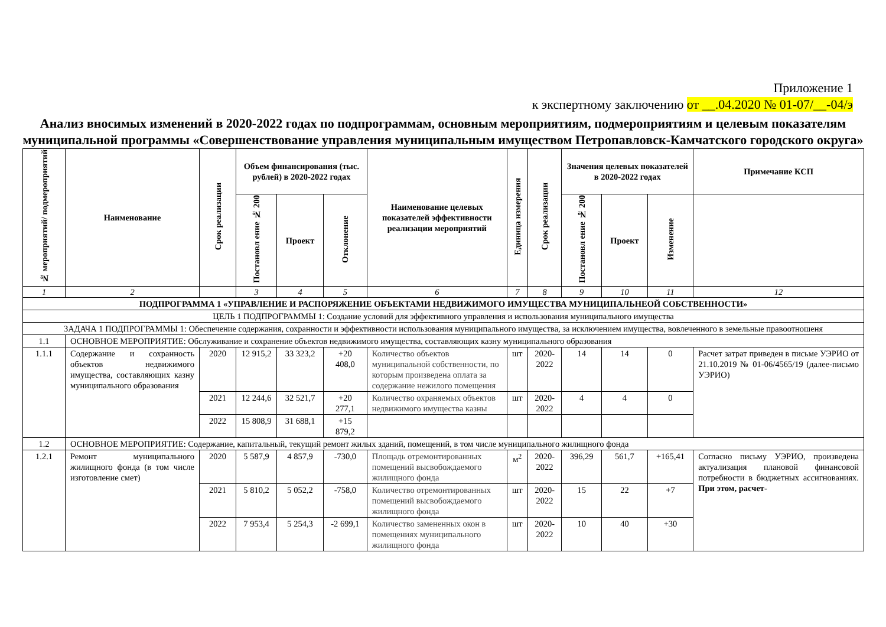Приложение 1
к экспертному заключению от __.04.2020 № 01-07/__-04/э
Анализ вносимых изменений в 2020-2022 годах по подпрограммам, основным мероприятиям, подмероприятиям и целевым показателям муниципальной программы «Совершенствование управления муниципальным имуществом Петропавловск-Камчатского городского округа»
| № мероприятий/ подмероприятий | Наименование | Срок реализации | Объем финансирования (тыс. рублей) в 2020-2022 годах | | | Наименование целевых показателей эффективности реализации мероприятий | Единица измерения | Срок реализации | Значения целевых показателей в 2020-2022 годах | | | Примечание КСП |
| --- | --- | --- | --- | --- | --- | --- | --- | --- | --- | --- | --- | --- |
| | | | Постановл ение № 200 | Проект | Отклонение | | | | Постановл ение № 200 | Проект | Изменение | |
| 1 | 2 | | 3 | 4 | 5 | 6 | 7 | 8 | 9 | 10 | 11 | 12 |
| ПОДПРОГРАММА 1 «УПРАВЛЕНИЕ И РАСПОРЯЖЕНИЕ ОБЪЕКТАМИ НЕДВИЖИМОГО ИМУЩЕСТВА МУНИЦИПАЛЬНЕОЙ СОБСТВЕННОСТИ» | | | | | | | | | | | | |
| ЦЕЛЬ 1 ПОДПРОГРАММЫ 1: Создание условий для эффективного управления и использования муниципального имущества | | | | | | | | | | | | |
| ЗАДАЧА 1 ПОДПРОГРАММЫ 1: Обеспечение содержания, сохранности и эффективности использования муниципального имущества, за исключением имущества, вовлеченного в земельные правоотношеня | | | | | | | | | | | | |
| 1.1 | ОСНОВНОЕ МЕРОПРИЯТИЕ: Обслуживание и сохранение объектов недвижимого имущества, составляющих казну муниципального образования | | | | | | | | | | | |
| 1.1.1 | Содержание и сохранность объектов недвижимого имущества, составляющих казну муниципального образования | 2020 | 12 915,2 | 33 323,2 | +20 408,0 | Количество объектов муниципальной собственности, по которым произведена оплата за содержание нежилого помещения | шт | 2020-2022 | 14 | 14 | 0 | Расчет затрат приведен в письме УЭРИО от 21.10.2019 № 01-06/4565/19 (далее-письмо УЭРИО) |
| | | 2021 | 12 244,6 | 32 521,7 | +20 277,1 | Количество охраняемых объектов недвижимого имущества казны | шт | 2020-2022 | 4 | 4 | 0 | |
| | | 2022 | 15 808,9 | 31 688,1 | +15 879,2 | | | | | | | |
| 1.2 | ОСНОВНОЕ МЕРОПРИЯТИЕ: Содержание, капитальный, текущий ремонт жилых зданий, помещений, в том числе муниципального жилищного фонда | | | | | | | | | | | |
| 1.2.1 | Ремонт муниципального жилищного фонда (в том числе изготовление смет) | 2020 | 5 587,9 | 4 857,9 | -730,0 | Площадь отремонтированных помещений высвобождаемого жилищного фонда | м<sup>2</sup> | 2020-2022 | 396,29 | 561,7 | +165,41 | Согласно письму УЭРИО, произведена актуализация плановой финансовой потребности в бюджетных ассигнованиях. При этом, расчет- |
| | | 2021 | 5 810,2 | 5 052,2 | -758,0 | Количество отремонтированных помещений высвобождаемого жилищного фонда | шт | 2020-2022 | 15 | 22 | +7 | |
| | | 2022 | 7 953,4 | 5 254,3 | -2 699,1 | Количество замененных окон в помещениях муниципального жилищного фонда | шт | 2020-2022 | 10 | 40 | +30 | |